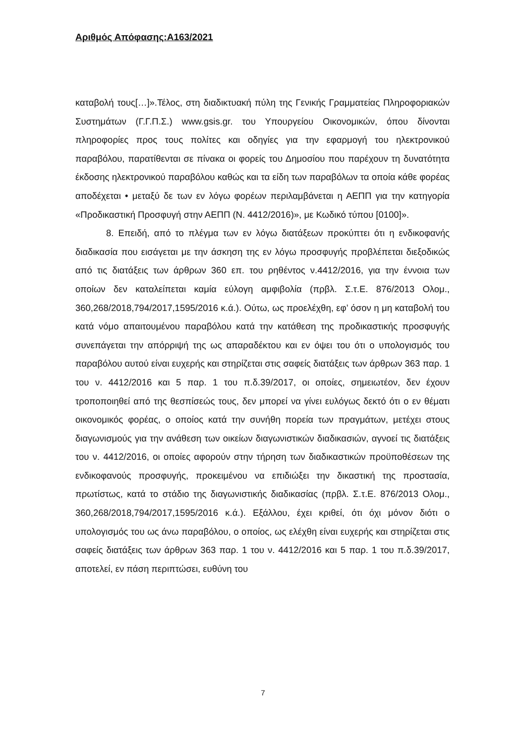Αριθμός Απόφασης:Α163/2021
καταβολή τους[…]».Τέλος, στη διαδικτυακή πύλη της Γενικής Γραμματείας Πληροφοριακών Συστημάτων (Γ.Γ.Π.Σ.) www.gsis.gr. του Υπουργείου Οικονομικών, όπου δίνονται πληροφορίες προς τους πολίτες και οδηγίες για την εφαρμογή του ηλεκτρονικού παραβόλου, παρατίθενται σε πίνακα οι φορείς του Δημοσίου που παρέχουν τη δυνατότητα έκδοσης ηλεκτρονικού παραβόλου καθώς και τα είδη των παραβόλων τα οποία κάθε φορέας αποδέχεται • μεταξύ δε των εν λόγω φορέων περιλαμβάνεται η ΑΕΠΠ για την κατηγορία «Προδικαστική Προσφυγή στην ΑΕΠΠ (Ν. 4412/2016)», με Κωδικό τύπου [0100]».
8. Επειδή, από το πλέγμα των εν λόγω διατάξεων προκύπτει ότι η ενδικοφανής διαδικασία που εισάγεται με την άσκηση της εν λόγω προσφυγής προβλέπεται διεξοδικώς από τις διατάξεις των άρθρων 360 επ. του ρηθέντος ν.4412/2016, για την έννοια των οποίων δεν καταλείπεται καμία εύλογη αμφιβολία (πρβλ. Σ.τ.Ε. 876/2013 Ολομ., 360,268/2018,794/2017,1595/2016 κ.ά.). Ούτω, ως προελέχθη, εφ’ όσον η μη καταβολή του κατά νόμο απαιτουμένου παραβόλου κατά την κατάθεση της προδικαστικής προσφυγής συνεπάγεται την απόρριψή της ως απαραδέκτου και εν όψει του ότι ο υπολογισμός του παραβόλου αυτού είναι ευχερής και στηρίζεται στις σαφείς διατάξεις των άρθρων 363 παρ. 1 του ν. 4412/2016 και 5 παρ. 1 του π.δ.39/2017, οι οποίες, σημειωτέον, δεν έχουν τροποποιηθεί από της θεσπίσεώς τους, δεν μπορεί να γίνει ευλόγως δεκτό ότι ο εν θέματι οικονομικός φορέας, ο οποίος κατά την συνήθη πορεία των πραγμάτων, μετέχει στους διαγωνισμούς για την ανάθεση των οικείων διαγωνιστικών διαδικασιών, αγνοεί τις διατάξεις του ν. 4412/2016, οι οποίες αφορούν στην τήρηση των διαδικαστικών προϋποθέσεων της ενδικοφανούς προσφυγής, προκειμένου να επιδιώξει την δικαστική της προστασία, πρωτίστως, κατά το στάδιο της διαγωνιστικής διαδικασίας (πρβλ. Σ.τ.Ε. 876/2013 Ολομ., 360,268/2018,794/2017,1595/2016 κ.ά.). Εξάλλου, έχει κριθεί, ότι όχι μόνον διότι ο υπολογισμός του ως άνω παραβόλου, ο οποίος, ως ελέχθη είναι ευχερής και στηρίζεται στις σαφείς διατάξεις των άρθρων 363 παρ. 1 του ν. 4412/2016 και 5 παρ. 1 του π.δ.39/2017, αποτελεί, εν πάση περιπτώσει, ευθύνη του
7